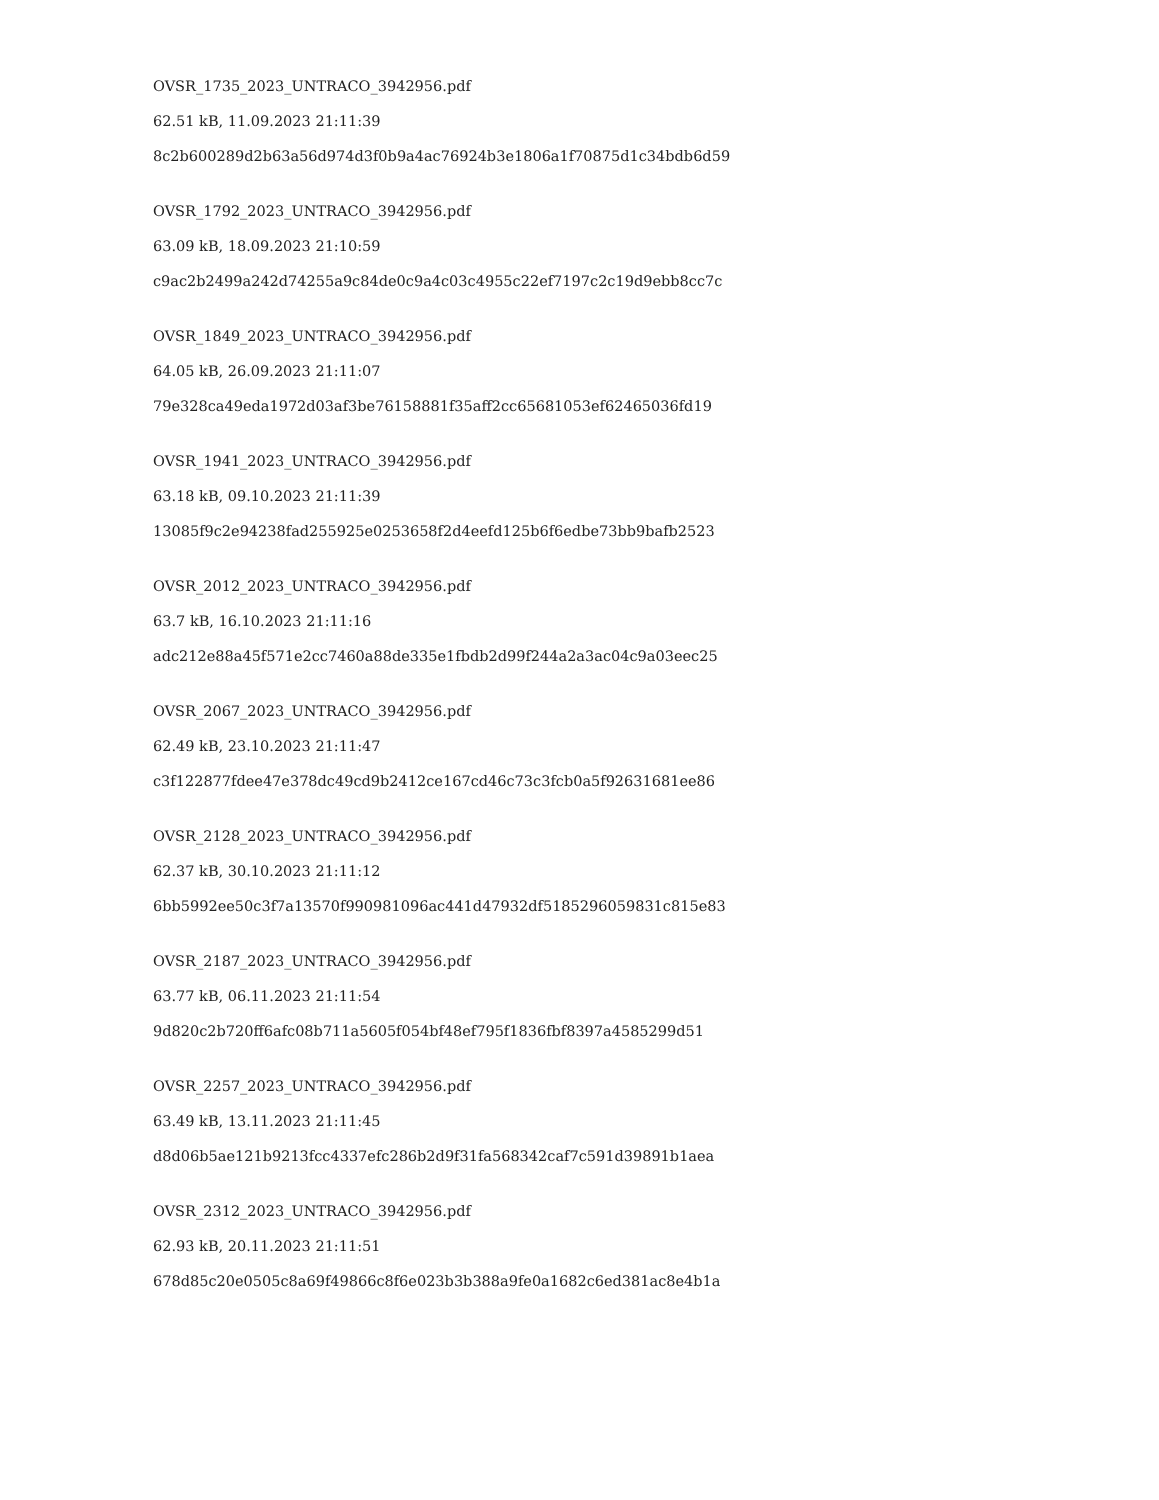OVSR_1735_2023_UNTRACO_3942956.pdf
62.51 kB, 11.09.2023 21:11:39
8c2b600289d2b63a56d974d3f0b9a4ac76924b3e1806a1f70875d1c34bdb6d59
OVSR_1792_2023_UNTRACO_3942956.pdf
63.09 kB, 18.09.2023 21:10:59
c9ac2b2499a242d74255a9c84de0c9a4c03c4955c22ef7197c2c19d9ebb8cc7c
OVSR_1849_2023_UNTRACO_3942956.pdf
64.05 kB, 26.09.2023 21:11:07
79e328ca49eda1972d03af3be76158881f35aff2cc65681053ef62465036fd19
OVSR_1941_2023_UNTRACO_3942956.pdf
63.18 kB, 09.10.2023 21:11:39
13085f9c2e94238fad255925e0253658f2d4eefd125b6f6edbe73bb9bafb2523
OVSR_2012_2023_UNTRACO_3942956.pdf
63.7 kB, 16.10.2023 21:11:16
adc212e88a45f571e2cc7460a88de335e1fbdb2d99f244a2a3ac04c9a03eec25
OVSR_2067_2023_UNTRACO_3942956.pdf
62.49 kB, 23.10.2023 21:11:47
c3f122877fdee47e378dc49cd9b2412ce167cd46c73c3fcb0a5f92631681ee86
OVSR_2128_2023_UNTRACO_3942956.pdf
62.37 kB, 30.10.2023 21:11:12
6bb5992ee50c3f7a13570f990981096ac441d47932df5185296059831c815e83
OVSR_2187_2023_UNTRACO_3942956.pdf
63.77 kB, 06.11.2023 21:11:54
9d820c2b720ff6afc08b711a5605f054bf48ef795f1836fbf8397a4585299d51
OVSR_2257_2023_UNTRACO_3942956.pdf
63.49 kB, 13.11.2023 21:11:45
d8d06b5ae121b9213fcc4337efc286b2d9f31fa568342caf7c591d39891b1aea
OVSR_2312_2023_UNTRACO_3942956.pdf
62.93 kB, 20.11.2023 21:11:51
678d85c20e0505c8a69f49866c8f6e023b3b388a9fe0a1682c6ed381ac8e4b1a